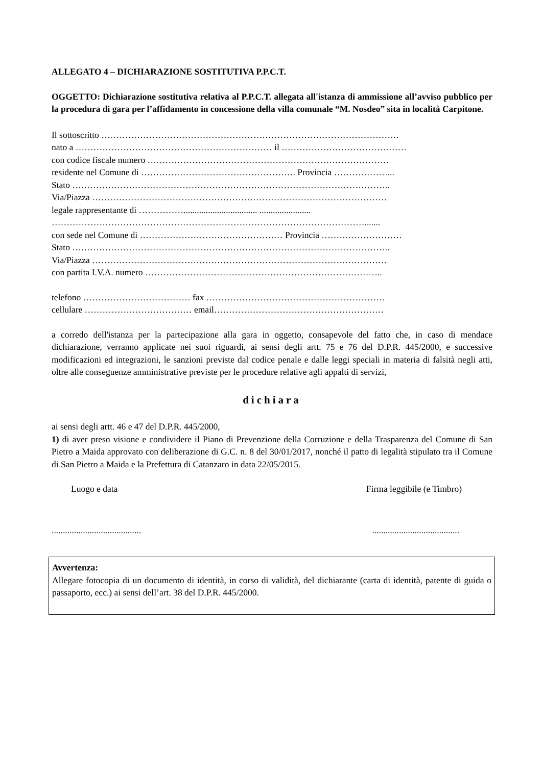ALLEGATO 4 – DICHIARAZIONE SOSTITUTIVA P.P.C.T.
OGGETTO: Dichiarazione sostitutiva relativa al P.P.C.T. allegata all'istanza di ammissione all’avviso pubblico per la procedura di gara per l’affidamento in concessione della villa comunale “M. Nosdeo” sita in località Carpitone.
Il sottoscritto ……………………………………………………………………………………….
nato a ………………………………………………………… il ……………………………………
con codice fiscale numero ………………………………………………………………………
residente nel Comune di ……………………………………………. Provincia ………………...
Stato ……………………………………………………………………………………………..
Via/Piazza ………………………………………………………………………………………
legale rappresentante di ……………................................. .......................
…………………………………………………………………………………………….......
con sede nel Comune di ………………………………………… Provincia ………………………
Stato ……………………………………………………………………………………………..
Via/Piazza ………………………………………………………………………………………
con partita I.V.A. numero ……………………………………………………………………..
telefono ……………………………… fax ……………………………………………………
cellulare ……………………………… email…………………………………………………
a corredo dell'istanza per la partecipazione alla gara in oggetto, consapevole del fatto che, in caso di mendace dichiarazione, verranno applicate nei suoi riguardi, ai sensi degli artt. 75 e 76 del D.P.R. 445/2000, e successive modificazioni ed integrazioni, le sanzioni previste dal codice penale e dalle leggi speciali in materia di falsità negli atti, oltre alle conseguenze amministrative previste per le procedure relative agli appalti di servizi,
dichiara
ai sensi degli artt. 46 e 47 del D.P.R. 445/2000,
1) di aver preso visione e condividere il Piano di Prevenzione della Corruzione e della Trasparenza del Comune di San Pietro a Maida approvato con deliberazione di G.C. n. 8 del 30/01/2017, nonché il patto di legalità stipulato tra il Comune di San Pietro a Maida e la Prefettura di Catanzaro in data 22/05/2015.
Luogo e data Firma leggibile (e Timbro)
...............................................................................
Avvertenza:
Allegare fotocopia di un documento di identità, in corso di validità, del dichiarante (carta di identità, patente di guida o passaporto, ecc.) ai sensi dell’art. 38 del D.P.R. 445/2000.